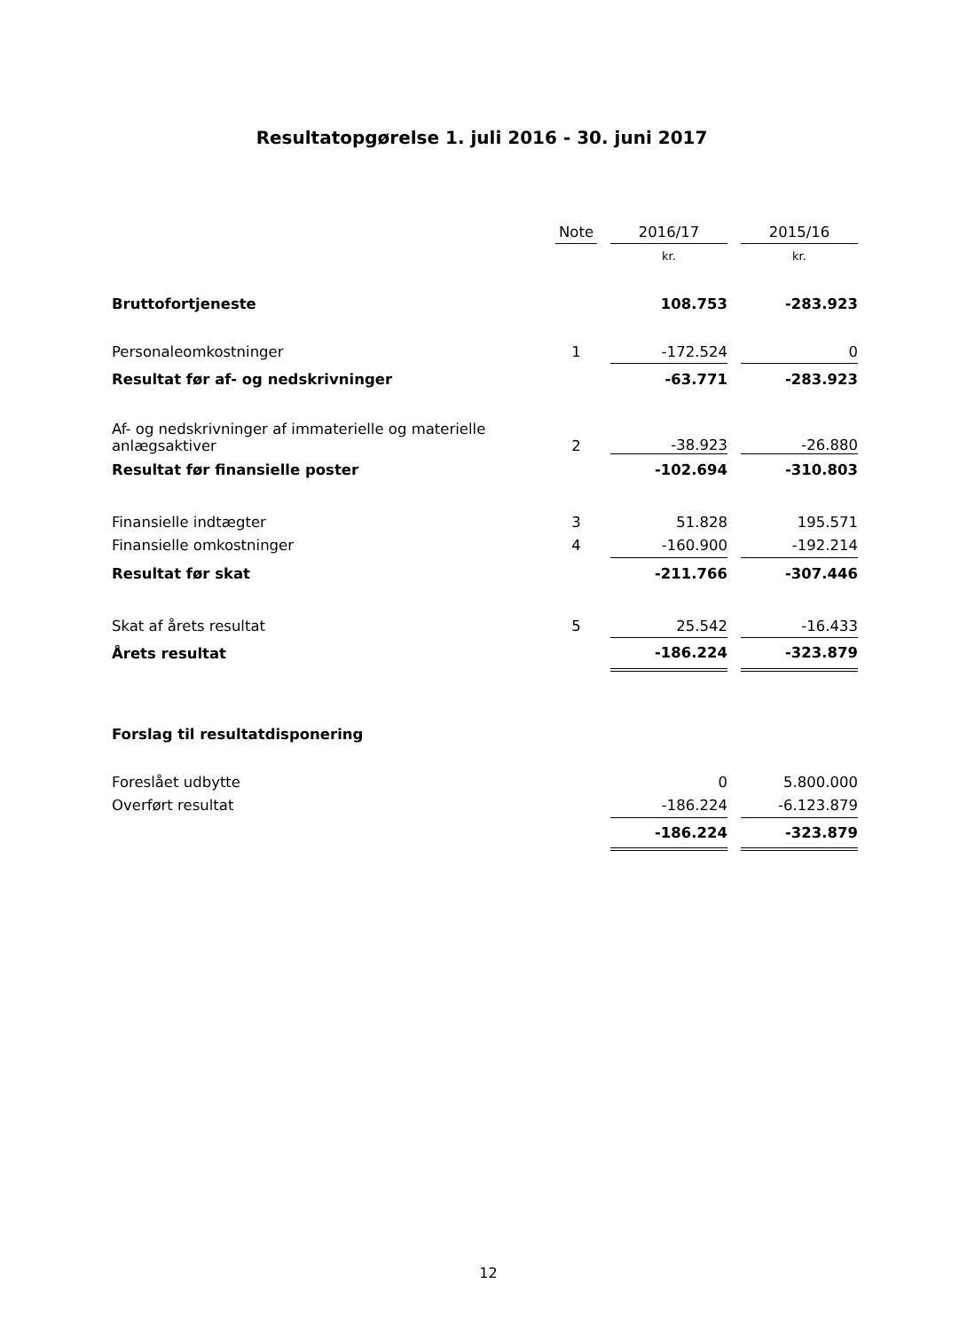Resultatopgørelse 1. juli 2016 - 30. juni 2017
| | Note | | 2016/17 | | 2015/16 |
| --- | --- | --- | --- | --- | --- |
| | | | kr. | | kr. |
| Bruttofortjeneste | | | 108.753 | | -283.923 |
| Personaleomkostninger | 1 | | -172.524 | | 0 |
| Resultat før af- og nedskrivninger | | | -63.771 | | -283.923 |
| Af- og nedskrivninger af immaterielle og materielle anlægsaktiver | 2 | | -38.923 | | -26.880 |
| Resultat før finansielle poster | | | -102.694 | | -310.803 |
| Finansielle indtægter | 3 | | 51.828 | | 195.571 |
| Finansielle omkostninger | 4 | | -160.900 | | -192.214 |
| Resultat før skat | | | -211.766 | | -307.446 |
| Skat af årets resultat | 5 | | 25.542 | | -16.433 |
| Årets resultat | | | -186.224 | | -323.879 |
| Forslag til resultatdisponering | | | | | |
| Foreslået udbytte | | | 0 | | 5.800.000 |
| Overført resultat | | | -186.224 | | -6.123.879 |
| | | | -186.224 | | -323.879 |
12